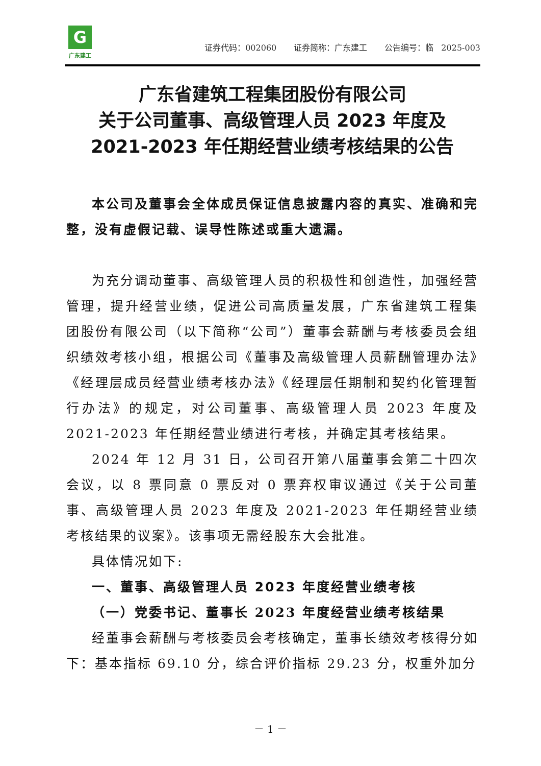G
广东建工
证券代码：002060 证券简称：广东建工 公告编号：临 2025-003
广东省建筑工程集团股份有限公司
关于公司董事、高级管理人员 2023 年度及
2021-2023 年任期经营业绩考核结果的公告
本公司及董事会全体成员保证信息披露内容的真实、准确和完整，没有虚假记载、误导性陈述或重大遗漏。
为充分调动董事、高级管理人员的积极性和创造性，加强经营管理，提升经营业绩，促进公司高质量发展，广东省建筑工程集团股份有限公司（以下简称“公司”）董事会薪酬与考核委员会组织绩效考核小组，根据公司《董事及高级管理人员薪酬管理办法》《经理层成员经营业绩考核办法》《经理层任期制和契约化管理暂行办法》的规定，对公司董事、高级管理人员 2023 年度及 2021-2023 年任期经营业绩进行考核，并确定其考核结果。
2024 年 12 月 31 日，公司召开第八届董事会第二十四次会议，以 8 票同意 0 票反对 0 票弃权审议通过《关于公司董事、高级管理人员 2023 年度及 2021-2023 年任期经营业绩考核结果的议案》。该事项无需经股东大会批准。
具体情况如下:
一、董事、高级管理人员 2023 年度经营业绩考核
（一）党委书记、董事长 2023 年度经营业绩考核结果
经董事会薪酬与考核委员会考核确定，董事长绩效考核得分如下：基本指标 69.10 分，综合评价指标 29.23 分，权重外加分
－ 1 －